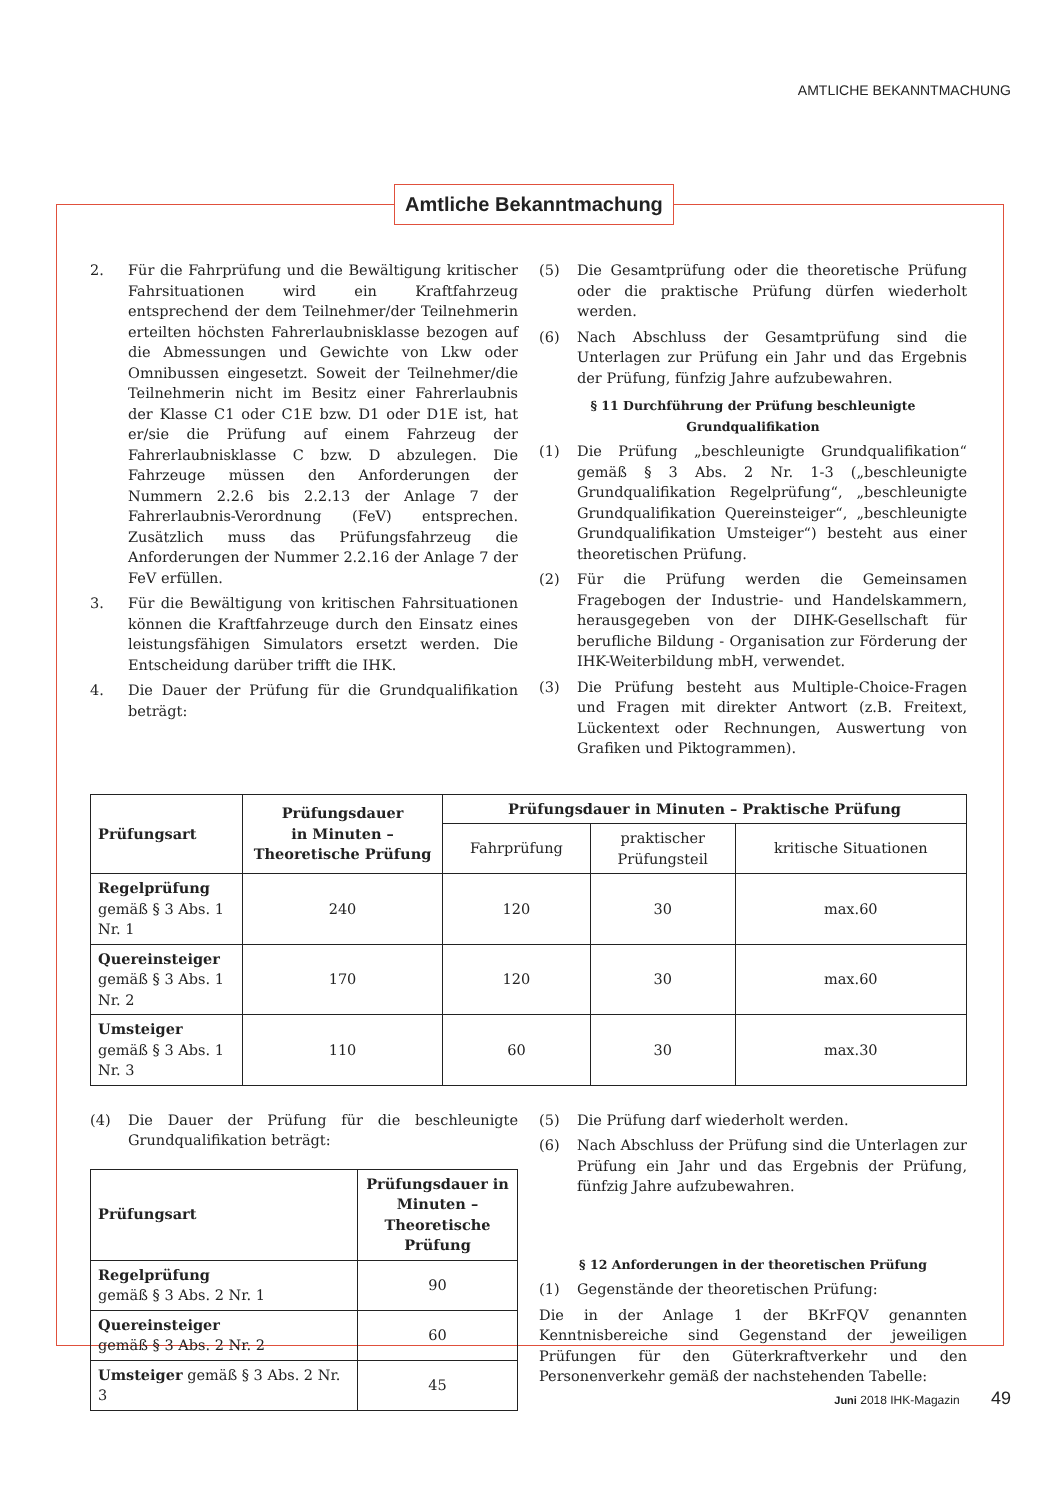AMTLICHE BEKANNTMACHUNG
Amtliche Bekanntmachung
2. Für die Fahrprüfung und die Bewältigung kritischer Fahrsituationen wird ein Kraftfahrzeug entsprechend der dem Teilnehmer/der Teilnehmerin erteilten höchsten Fahrerlaubnisklasse bezogen auf die Abmessungen und Gewichte von Lkw oder Omnibussen eingesetzt. Soweit der Teilnehmer/die Teilnehmerin nicht im Besitz einer Fahrerlaubnis der Klasse C1 oder C1E bzw. D1 oder D1E ist, hat er/sie die Prüfung auf einem Fahrzeug der Fahrerlaubnisklasse C bzw. D abzulegen. Die Fahrzeuge müssen den Anforderungen der Nummern 2.2.6 bis 2.2.13 der Anlage 7 der Fahrerlaubnis-Verordnung (FeV) entsprechen. Zusätzlich muss das Prüfungsfahrzeug die Anforderungen der Nummer 2.2.16 der Anlage 7 der FeV erfüllen.
3. Für die Bewältigung von kritischen Fahrsituationen können die Kraftfahrzeuge durch den Einsatz eines leistungsfähigen Simulators ersetzt werden. Die Entscheidung darüber trifft die IHK.
4. Die Dauer der Prüfung für die Grundqualifikation beträgt:
(5) Die Gesamtprüfung oder die theoretische Prüfung oder die praktische Prüfung dürfen wiederholt werden.
(6) Nach Abschluss der Gesamtprüfung sind die Unterlagen zur Prüfung ein Jahr und das Ergebnis der Prüfung, fünfzig Jahre aufzubewahren.
§ 11 Durchführung der Prüfung beschleunigte Grundqualifikation
(1) Die Prüfung „beschleunigte Grundqualifikation“ gemäß § 3 Abs. 2 Nr. 1-3 („beschleunigte Grundqualifikation Regelprüfung“, „beschleunigte Grundqualifikation Quereinsteiger“, „beschleunigte Grundqualifikation Umsteiger“) besteht aus einer theoretischen Prüfung.
(2) Für die Prüfung werden die Gemeinsamen Fragebogen der Industrie- und Handelskammern, herausgegeben von der DIHK-Gesellschaft für berufliche Bildung - Organisation zur Förderung der IHK-Weiterbildung mbH, verwendet.
(3) Die Prüfung besteht aus Multiple-Choice-Fragen und Fragen mit direkter Antwort (z.B. Freitext, Lückentext oder Rechnungen, Auswertung von Grafiken und Piktogrammen).
| Prüfungsart | Prüfungsdauer in Minuten – Theoretische Prüfung | Prüfungsdauer in Minuten – Praktische Prüfung | | |
| --- | --- | --- | --- | --- |
| | | Fahrprüfung | praktischer Prüfungsteil | kritische Situationen |
| Regelprüfung gemäß § 3 Abs. 1 Nr. 1 | 240 | 120 | 30 | max.60 |
| Quereinsteiger gemäß § 3 Abs. 1 Nr. 2 | 170 | 120 | 30 | max.60 |
| Umsteiger gemäß § 3 Abs. 1 Nr. 3 | 110 | 60 | 30 | max.30 |
(4) Die Dauer der Prüfung für die beschleunigte Grundqualifikation beträgt:
| Prüfungsart | Prüfungsdauer in Minuten – Theoretische Prüfung |
| --- | --- |
| Regelprüfung gemäß § 3 Abs. 2 Nr. 1 | 90 |
| Quereinsteiger gemäß § 3 Abs. 2 Nr. 2 | 60 |
| Umsteiger gemäß § 3 Abs. 2 Nr. 3 | 45 |
(5) Die Prüfung darf wiederholt werden.
(6) Nach Abschluss der Prüfung sind die Unterlagen zur Prüfung ein Jahr und das Ergebnis der Prüfung, fünfzig Jahre aufzubewahren.
§ 12 Anforderungen in der theoretischen Prüfung
(1) Gegenstände der theoretischen Prüfung:
Die in der Anlage 1 der BKrFQV genannten Kenntnisbereiche sind Gegenstand der jeweiligen Prüfungen für den Güterkraftverkehr und den Personenverkehr gemäß der nachstehenden Tabelle:
Juni 2018 IHK-Magazin 49